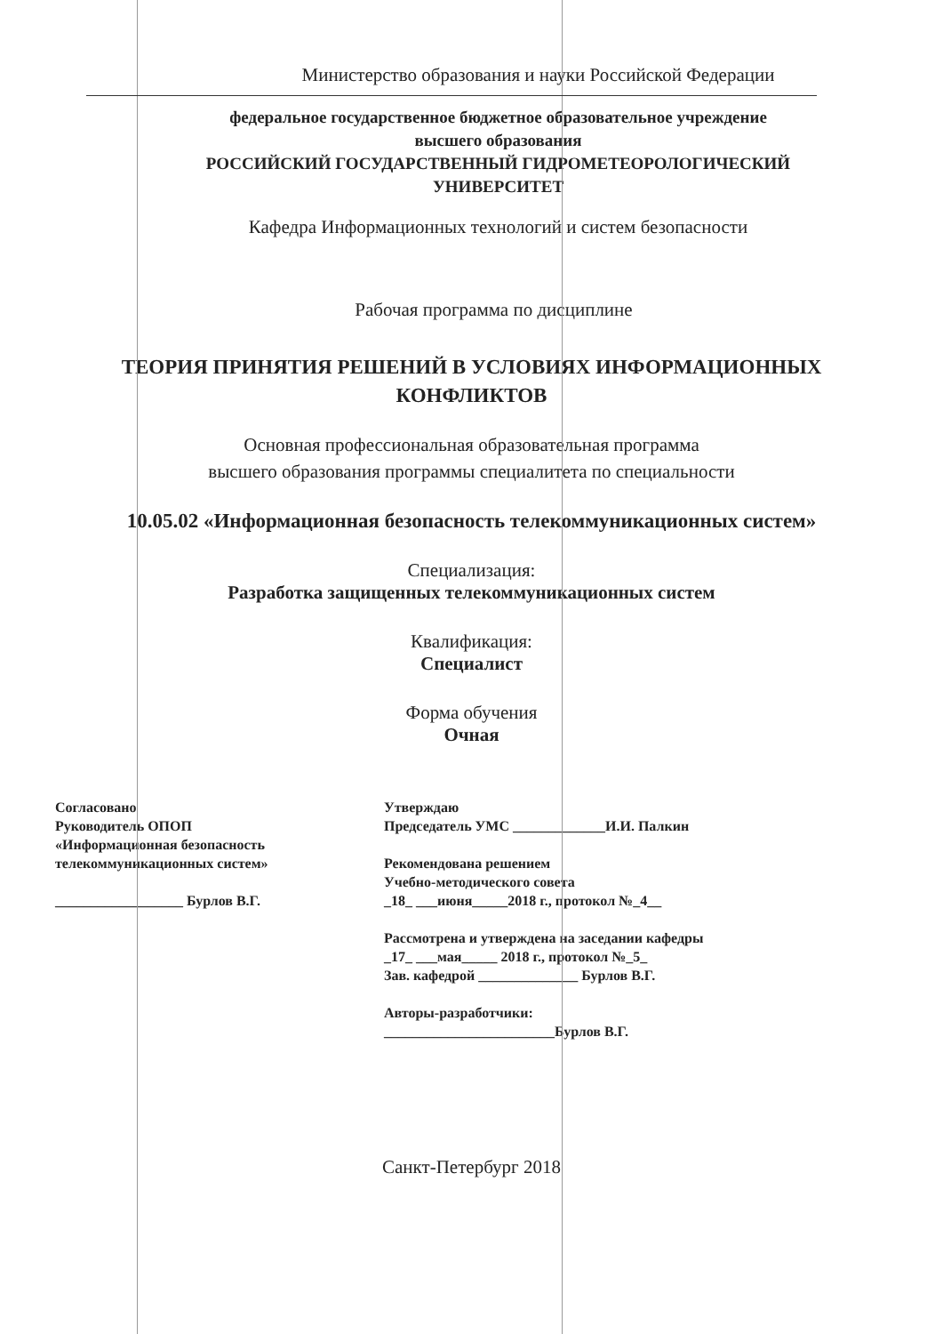Министерство образования и науки Российской Федерации
федеральное государственное бюджетное образовательное учреждение
высшего образования
РОССИЙСКИЙ ГОСУДАРСТВЕННЫЙ ГИДРОМЕТЕОРОЛОГИЧЕСКИЙ
УНИВЕРСИТЕТ
Кафедра Информационных технологий и систем безопасности
Рабочая программа по дисциплине
ТЕОРИЯ ПРИНЯТИЯ РЕШЕНИЙ В УСЛОВИЯХ ИНФОРМАЦИОННЫХ
КОНФЛИКТОВ
Основная профессиональная образовательная программа
высшего образования программы специалитета по специальности
10.05.02 «Информационная безопасность телекоммуникационных систем»
Специализация:
Разработка защищенных телекоммуникационных систем
Квалификация:
Специалист
Форма обучения
Очная
Согласовано
Руководитель ОПОП
«Информационная безопасность
телекоммуникационных систем»
__________________ Бурлов В.Г.
Утверждаю
Председатель УМС _____________И.И. Палкин
Рекомендована решением
Учебно-методического совета
_18_ ___июня_____2018 г., протокол №_4__
Рассмотрена и утверждена на заседании кафедры
_17_ ___мая_____ 2018 г., протокол №_5_
Зав. кафедрой ______________ Бурлов В.Г.
Авторы-разработчики:
________________________Бурлов В.Г.
Санкт-Петербург 2018